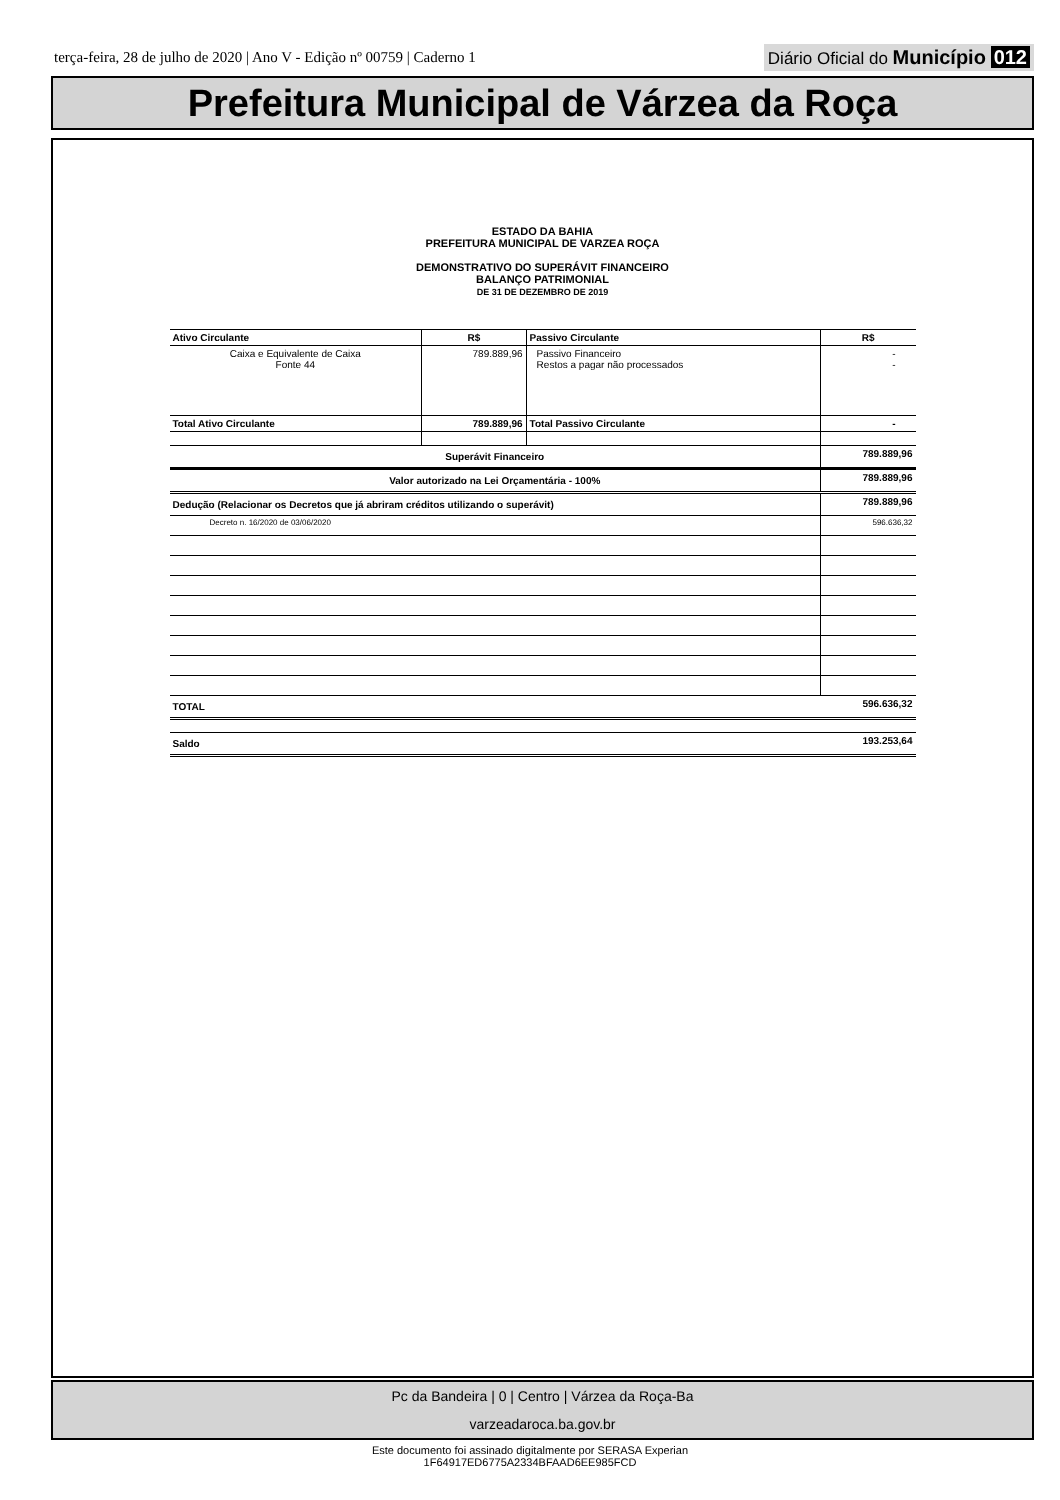terça-feira, 28 de julho de 2020 | Ano V - Edição nº 00759 | Caderno 1
Diário Oficial do Município 012
Prefeitura Municipal de Várzea da Roça
ESTADO DA BAHIA
PREFEITURA MUNICIPAL DE VARZEA ROÇA
DEMONSTRATIVO DO SUPERÁVIT FINANCEIRO
BALANÇO PATRIMONIAL
DE 31 DE DEZEMBRO DE 2019
| Ativo Circulante | R$ | Passivo Circulante | R$ |
| Caixa e Equivalente de Caixa Fonte 44 | 789.889,96 | Passivo Financeiro Restos a pagar não processados | - - |
| Total Ativo Circulante | 789.889,96 | Total Passivo Circulante | - |
| Superávit Financeiro | | | 789.889,96 |
| Valor autorizado na Lei Orçamentária - 100% | | | 789.889,96 |
| Dedução (Relacionar os Decretos que já abriram créditos utilizando o superávit) | | | 789.889,96 |
| Decreto n. 16/2020 de 03/06/2020 | | | 596.636,32 |
| TOTAL | | | 596.636,32 |
| Saldo | | | 193.253,64 |
Pc da Bandeira | 0 | Centro | Várzea da Roça-Ba
varzeadaroca.ba.gov.br
Este documento foi assinado digitalmente por SERASA Experian
1F64917ED6775A2334BFAAD6EE985FCD